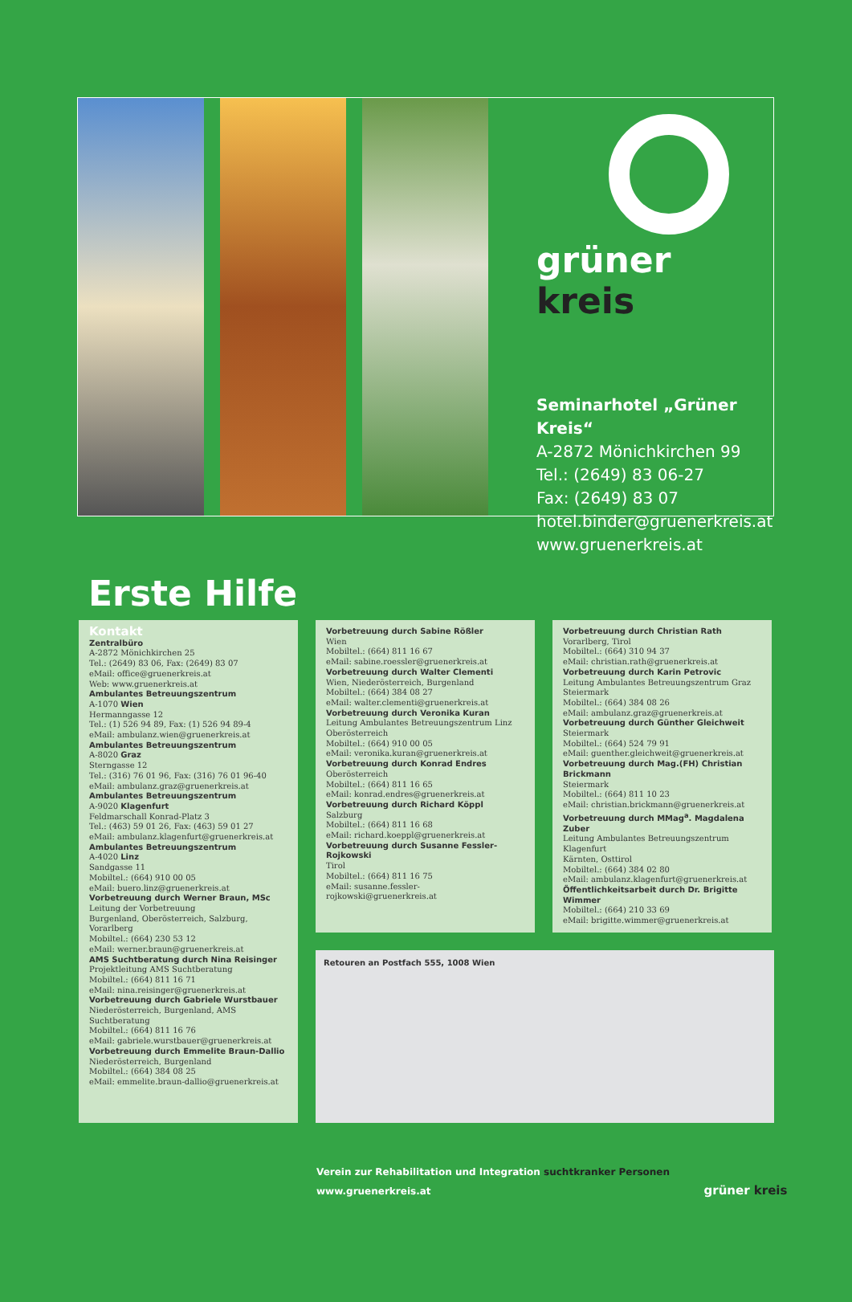grüner kreis
Seminarhotel „Grüner Kreis“
A-2872 Mönichkirchen 99
Tel.: (2649) 83 06-27
Fax: (2649) 83 07
hotel.binder@gruenerkreis.at
www.gruenerkreis.at
Erste Hilfe
Kontakt
Zentralbüro
A-2872 Mönichkirchen 25
Tel.: (2649) 83 06, Fax: (2649) 83 07
eMail: office@gruenerkreis.at
Web: www.gruenerkreis.at
Ambulantes Betreuungszentrum
A-1070 Wien
Hermanngasse 12
Tel.: (1) 526 94 89, Fax: (1) 526 94 89-4
eMail: ambulanz.wien@gruenerkreis.at
Ambulantes Betreuungszentrum
A-8020 Graz
Sterngasse 12
Tel.: (316) 76 01 96, Fax: (316) 76 01 96-40
eMail: ambulanz.graz@gruenerkreis.at
Ambulantes Betreuungszentrum
A-9020 Klagenfurt
Feldmarschall Konrad-Platz 3
Tel.: (463) 59 01 26, Fax: (463) 59 01 27
eMail: ambulanz.klagenfurt@gruenerkreis.at
Ambulantes Betreuungszentrum
A-4020 Linz
Sandgasse 11
Mobiltel.: (664) 910 00 05
eMail: buero.linz@gruenerkreis.at
Vorbetreuung durch Werner Braun, MSc
Leitung der Vorbetreuung
Burgenland, Oberösterreich, Salzburg, Vorarlberg
Mobiltel.: (664) 230 53 12
eMail: werner.braun@gruenerkreis.at
AMS Suchtberatung durch Nina Reisinger
Projektleitung AMS Suchtberatung
Mobiltel.: (664) 811 16 71
eMail: nina.reisinger@gruenerkreis.at
Vorbetreuung durch Gabriele Wurstbauer
Niederösterreich, Burgenland, AMS Suchtberatung
Mobiltel.: (664) 811 16 76
eMail: gabriele.wurstbauer@gruenerkreis.at
Vorbetreuung durch Emmelite Braun-Dallio
Niederösterreich, Burgenland
Mobiltel.: (664) 384 08 25
eMail: emmelite.braun-dallio@gruenerkreis.at
Vorbetreuung durch Sabine Rößler
Wien
Mobiltel.: (664) 811 16 67
eMail: sabine.roessler@gruenerkreis.at
Vorbetreuung durch Walter Clementi
Wien, Niederösterreich, Burgenland
Mobiltel.: (664) 384 08 27
eMail: walter.clementi@gruenerkreis.at
Vorbetreuung durch Veronika Kuran
Leitung Ambulantes Betreuungszentrum Linz
Oberösterreich
Mobiltel.: (664) 910 00 05
eMail: veronika.kuran@gruenerkreis.at
Vorbetreuung durch Konrad Endres
Oberösterreich
Mobiltel.: (664) 811 16 65
eMail: konrad.endres@gruenerkreis.at
Vorbetreuung durch Richard Köppl
Salzburg
Mobiltel.: (664) 811 16 68
eMail: richard.koeppl@gruenerkreis.at
Vorbetreuung durch Susanne Fessler-Rojkowski
Tirol
Mobiltel.: (664) 811 16 75
eMail: susanne.fessler-rojkowski@gruenerkreis.at
Vorbetreuung durch Christian Rath
Vorarlberg, Tirol
Mobiltel.: (664) 310 94 37
eMail: christian.rath@gruenerkreis.at
Vorbetreuung durch Karin Petrovic
Leitung Ambulantes Betreuungszentrum Graz
Steiermark
Mobiltel.: (664) 384 08 26
eMail: ambulanz.graz@gruenerkreis.at
Vorbetreuung durch Günther Gleichweit
Steiermark
Mobiltel.: (664) 524 79 91
eMail: guenther.gleichweit@gruenerkreis.at
Vorbetreuung durch Mag.(FH) Christian Brickmann
Steiermark
Mobiltel.: (664) 811 10 23
eMail: christian.brickmann@gruenerkreis.at
Vorbetreuung durch MMag<sup>a</sup>. Magdalena Zuber
Leitung Ambulantes Betreuungszentrum Klagenfurt
Kärnten, Osttirol
Mobiltel.: (664) 384 02 80
eMail: ambulanz.klagenfurt@gruenerkreis.at
Öffentlichkeitsarbeit durch Dr. Brigitte Wimmer
Mobiltel.: (664) 210 33 69
eMail: brigitte.wimmer@gruenerkreis.at
Retouren an Postfach 555, 1008 Wien
Verein zur Rehabilitation und Integration suchtkranker Personen
www.gruenerkreis.at grüner kreis